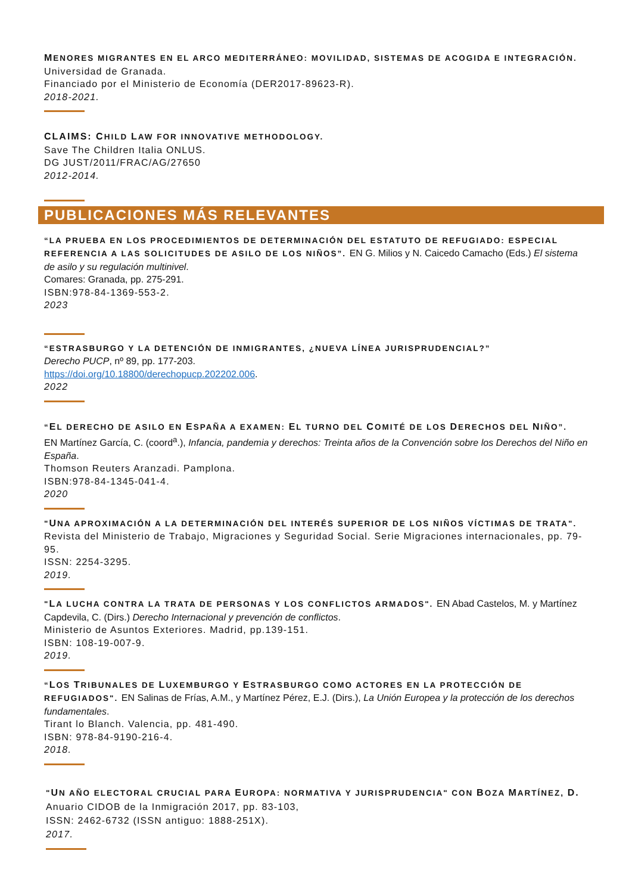MENORES MIGRANTES EN EL ARCO MEDITERRÁNEO: MOVILIDAD, SISTEMAS DE ACOGIDA E INTEGRACIÓN.
Universidad de Granada.
Financiado por el Ministerio de Economía (DER2017-89623-R).
2018-2021.
CLAIMS: CHILD LAW FOR INNOVATIVE METHODOLOGY.
Save The Children Italia ONLUS.
DG JUST/2011/FRAC/AG/27650
2012-2014.
PUBLICACIONES MÁS RELEVANTES
“LA PRUEBA EN LOS PROCEDIMIENTOS DE DETERMINACIÓN DEL ESTATUTO DE REFUGIADO: ESPECIAL REFERENCIA A LAS SOLICITUDES DE ASILO DE LOS NIÑOS”. EN G. Milios y N. Caicedo Camacho (Eds.) El sistema de asilo y su regulación multinivel.
Comares: Granada, pp. 275-291.
ISBN:978-84-1369-553-2.
2023
“ESTRASBURGO Y LA DETENCIÓN DE INMIGRANTES, ¿NUEVA LÍNEA JURISPRUDENCIAL?”
Derecho PUCP, nº 89, pp. 177-203.
https://doi.org/10.18800/derechopucp.202202.006.
2022
“EL DERECHO DE ASILO EN ESPAÑA A EXAMEN: EL TURNO DEL COMITÉ DE LOS DERECHOS DEL NIÑO”.
EN Martínez García, C. (coord<sup>a</sup>.), Infancia, pandemia y derechos: Treinta años de la Convención sobre los Derechos del Niño en España.
Thomson Reuters Aranzadi. Pamplona.
ISBN:978-84-1345-041-4.
2020
"UNA APROXIMACIÓN A LA DETERMINACIÓN DEL INTERÉS SUPERIOR DE LOS NIÑOS VÍCTIMAS DE TRATA".
Revista del Ministerio de Trabajo, Migraciones y Seguridad Social. Serie Migraciones internacionales, pp. 79-95.
ISSN: 2254-3295.
2019.
"LA LUCHA CONTRA LA TRATA DE PERSONAS Y LOS CONFLICTOS ARMADOS". EN Abad Castelos, M. y Martínez Capdevila, C. (Dirs.) Derecho Internacional y prevención de conflictos.
Ministerio de Asuntos Exteriores. Madrid, pp.139-151.
ISBN: 108-19-007-9.
2019.
“LOS TRIBUNALES DE LUXEMBURGO Y ESTRASBURGO COMO ACTORES EN LA PROTECCIÓN DE REFUGIADOS". EN Salinas de Frías, A.M., y Martínez Pérez, E.J. (Dirs.), La Unión Europea y la protección de los derechos fundamentales.
Tirant lo Blanch. Valencia, pp. 481-490.
ISBN: 978-84-9190-216-4.
2018.
"UN AÑO ELECTORAL CRUCIAL PARA EUROPA: NORMATIVA Y JURISPRUDENCIA" CON BOZA MARTÍNEZ, D.
Anuario CIDOB de la Inmigración 2017, pp. 83-103,
ISSN: 2462-6732 (ISSN antiguo: 1888-251X).
2017.